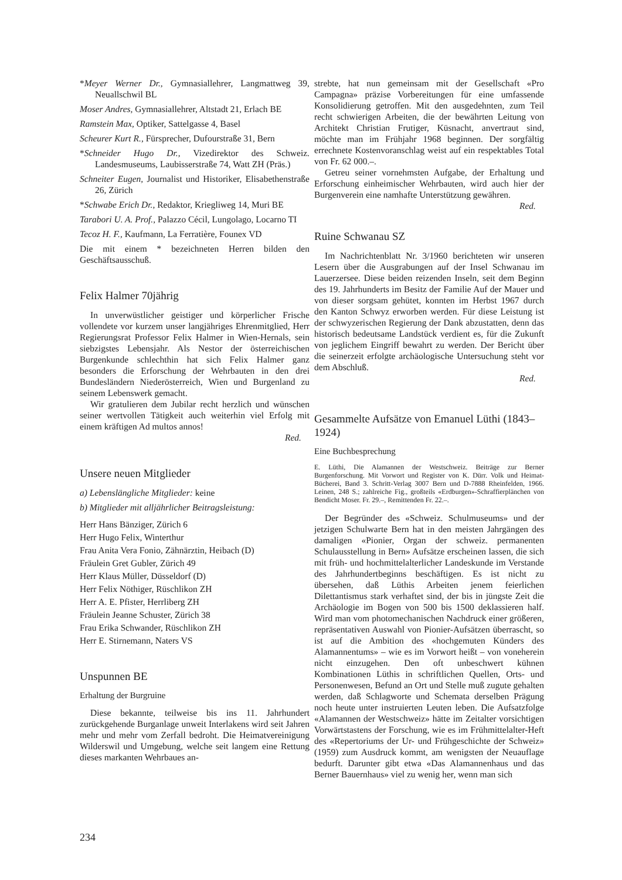*Meyer Werner Dr., Gymnasiallehrer, Langmattweg 39, Neuallschwil BL
Moser Andres, Gymnasiallehrer, Altstadt 21, Erlach BE
Ramstein Max, Optiker, Sattelgasse 4, Basel
Scheurer Kurt R., Fürsprecher, Dufourstraße 31, Bern
*Schneider Hugo Dr., Vizedirektor des Schweiz. Landesmuseums, Laubisserstraße 74, Watt ZH (Präs.)
Schneiter Eugen, Journalist und Historiker, Elisabethenstraße 26, Zürich
*Schwabe Erich Dr., Redaktor, Kriegliweg 14, Muri BE
Tarabori U. A. Prof., Palazzo Cécil, Lungolago, Locarno TI
Tecoz H. F., Kaufmann, La Ferratière, Founex VD
Die mit einem * bezeichneten Herren bilden den Geschäftsausschuß.
Felix Halmer 70jährig
In unverwüstlicher geistiger und körperlicher Frische vollendete vor kurzem unser langjähriges Ehrenmitglied, Herr Regierungsrat Professor Felix Halmer in Wien-Hernals, sein siebzigstes Lebensjahr. Als Nestor der österreichischen Burgenkunde schlechthin hat sich Felix Halmer ganz besonders die Erforschung der Wehrbauten in den drei Bundesländern Niederösterreich, Wien und Burgenland zu seinem Lebenswerk gemacht.
Wir gratulieren dem Jubilar recht herzlich und wünschen seiner wertvollen Tätigkeit auch weiterhin viel Erfolg mit einem kräftigen Ad multos annos!
Red.
Unsere neuen Mitglieder
a) Lebenslängliche Mitglieder: keine
b) Mitglieder mit alljährlicher Beitragsleistung:
Herr Hans Bänziger, Zürich 6
Herr Hugo Felix, Winterthur
Frau Anita Vera Fonio, Zähnärztin, Heibach (D)
Fräulein Gret Gubler, Zürich 49
Herr Klaus Müller, Düsseldorf (D)
Herr Felix Nöthiger, Rüschlikon ZH
Herr A. E. Pfister, Herrliberg ZH
Fräulein Jeanne Schuster, Zürich 38
Frau Erika Schwander, Rüschlikon ZH
Herr E. Stirnemann, Naters VS
Unspunnen BE
Erhaltung der Burgruine
Diese bekannte, teilweise bis ins 11. Jahrhundert zurückgehende Burganlage unweit Interlakens wird seit Jahren mehr und mehr vom Zerfall bedroht. Die Heimatvereinigung Wilderswil und Umgebung, welche seit langem eine Rettung dieses markanten Wehrbaues an-
strebte, hat nun gemeinsam mit der Gesellschaft «Pro Campagna» präzise Vorbereitungen für eine umfassende Konsolidierung getroffen. Mit den ausgedehnten, zum Teil recht schwierigen Arbeiten, die der bewährten Leitung von Architekt Christian Frutiger, Küsnacht, anvertraut sind, möchte man im Frühjahr 1968 beginnen. Der sorgfältig errechnete Kostenvoranschlag weist auf ein respektables Total von Fr. 62 000.–.
Getreu seiner vornehmsten Aufgabe, der Erhaltung und Erforschung einheimischer Wehrbauten, wird auch hier der Burgenverein eine namhafte Unterstützung gewähren. Red.
Ruine Schwanau SZ
Im Nachrichtenblatt Nr. 3/1960 berichteten wir unseren Lesern über die Ausgrabungen auf der Insel Schwanau im Lauerzersee. Diese beiden reizenden Inseln, seit dem Beginn des 19. Jahrhunderts im Besitz der Familie Auf der Mauer und von dieser sorgsam gehütet, konnten im Herbst 1967 durch den Kanton Schwyz erworben werden. Für diese Leistung ist der schwyzerischen Regierung der Dank abzustatten, denn das historisch bedeutsame Landstück verdient es, für die Zukunft von jeglichem Eingriff bewahrt zu werden. Der Bericht über die seinerzeit erfolgte archäologische Untersuchung steht vor dem Abschluß.
Red.
Gesammelte Aufsätze von Emanuel Lüthi (1843–1924)
Eine Buchbesprechung
E. Lüthi, Die Alamannen der Westschweiz. Beiträge zur Berner Burgenforschung. Mit Vorwort und Register von K. Dürr. Volk und Heimat-Bücherei, Band 3. Schritt-Verlag 3007 Bern und D-7888 Rheinfelden, 1966. Leinen, 248 S.; zahlreiche Fig., großteils «Erdburgen»-Schraffierplänchen von Bendicht Moser. Fr. 29.–, Remittenden Fr. 22.–.
Der Begründer des «Schweiz. Schulmuseums» und der jetzigen Schulwarte Bern hat in den meisten Jahrgängen des damaligen «Pionier, Organ der schweiz. permanenten Schulausstellung in Bern» Aufsätze erscheinen lassen, die sich mit früh- und hochmittelalterlicher Landeskunde im Verstande des Jahrhundertbeginns beschäftigen. Es ist nicht zu übersehen, daß Lüthis Arbeiten jenem feierlichen Dilettantismus stark verhaftet sind, der bis in jüngste Zeit die Archäologie im Bogen von 500 bis 1500 deklassieren half. Wird man vom photomechanischen Nachdruck einer größeren, repräsentativen Auswahl von Pionier-Aufsätzen überrascht, so ist auf die Ambition des «hochgemuten Künders des Alamannentums» – wie es im Vorwort heißt – von voneherein nicht einzugehen. Den oft unbeschwert kühnen Kombinationen Lüthis in schriftlichen Quellen, Orts- und Personenwesen, Befund an Ort und Stelle muß zugute gehalten werden, daß Schlagworte und Schemata derselben Prägung noch heute unter instruierten Leuten leben. Die Aufsatzfolge «Alamannen der Westschweiz» hätte im Zeitalter vorsichtigen Vorwärtstastens der Forschung, wie es im Frühmittelalter-Heft des «Repertoriums der Ur- und Frühgeschichte der Schweiz» (1959) zum Ausdruck kommt, am wenigsten der Neuauflage bedurft. Darunter gibt etwa «Das Alamannenhaus und das Berner Bauernhaus» viel zu wenig her, wenn man sich
234